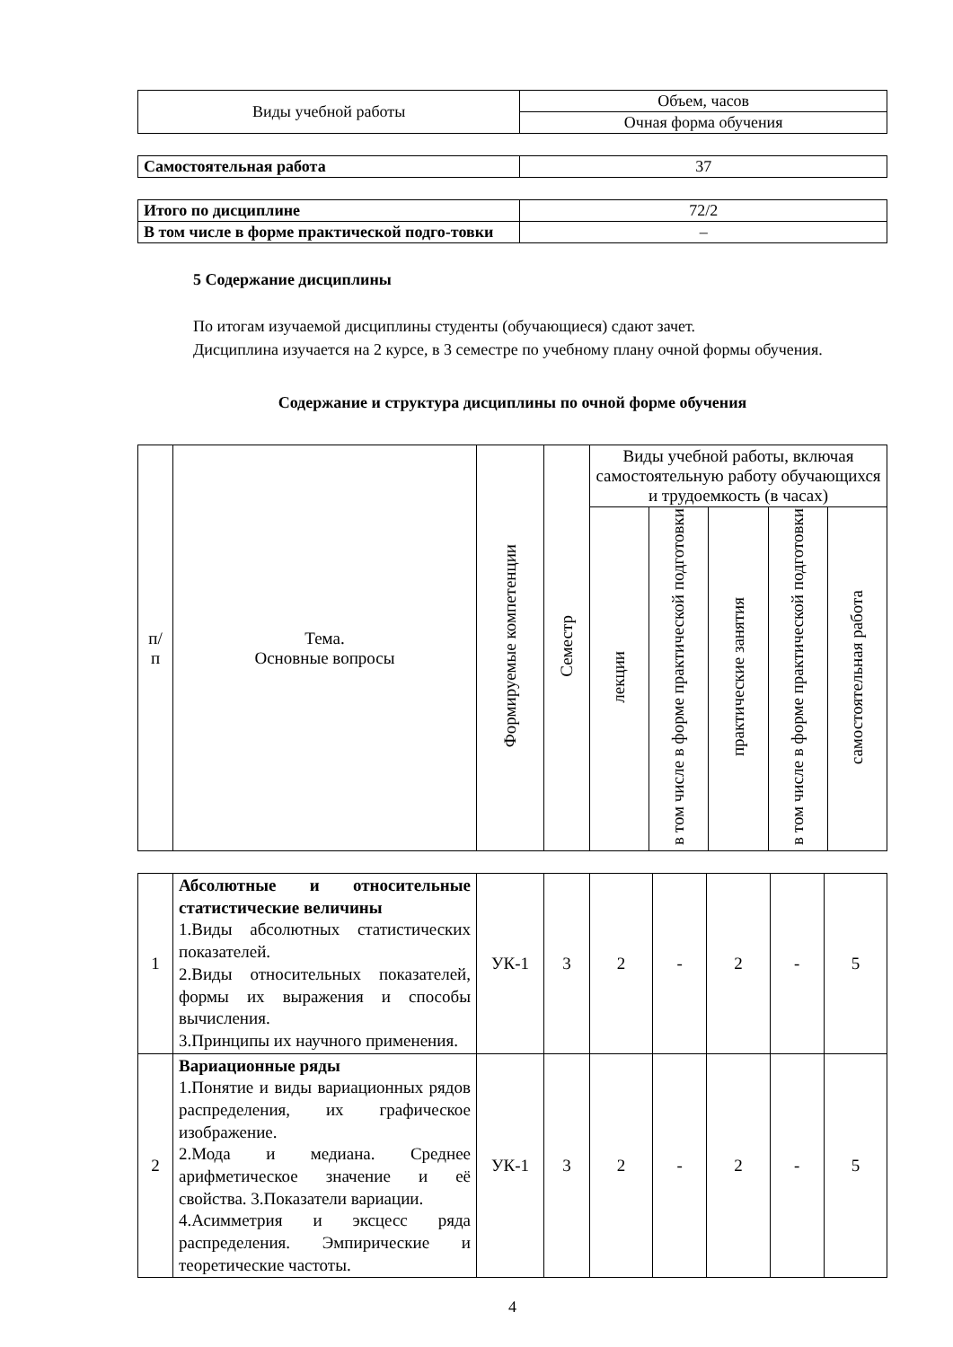| Виды учебной работы | Объем, часов |
| | Очная форма обучения |
| Самостоятельная работа | 37 |
| Итого по дисциплине | 72/2 |
| В том числе в форме практической подго-товки | – |
5 Содержание дисциплины
По итогам изучаемой дисциплины студенты (обучающиеся) сдают зачет.
Дисциплина изучается на 2 курсе, в 3 семестре по учебному плану очной формы обучения.
Содержание и структура дисциплины по очной форме обучения
| п/ п | Тема. Основные вопросы | Формируемые компетенции | Семестр | Виды учебной работы, включая самостоятельную работу обучающихся и трудоемкость (в часах) | | | | |
| | | | | лекции | в том числе в форме практической подготовки | практические занятия | в том числе в форме практической подготовки | самостоятельная работа |
| 1 | Абсолютные и относительные статистические величины 1.Виды абсолютных статистических показателей. 2.Виды относительных показателей, формы их выражения и способы вычисления. 3.Принципы их научного применения. | УК-1 | 3 | 2 | - | 2 | - | 5 |
| 2 | Вариационные ряды 1.Понятие и виды вариационных рядов распределения, их графическое изображение. 2.Мода и медиана. Среднее арифметическое значение и её свойства. 3.Показатели вариации. 4.Асимметрия и эксцесс ряда распределения. Эмпирические и теоретические частоты. | УК-1 | 3 | 2 | - | 2 | - | 5 |
4